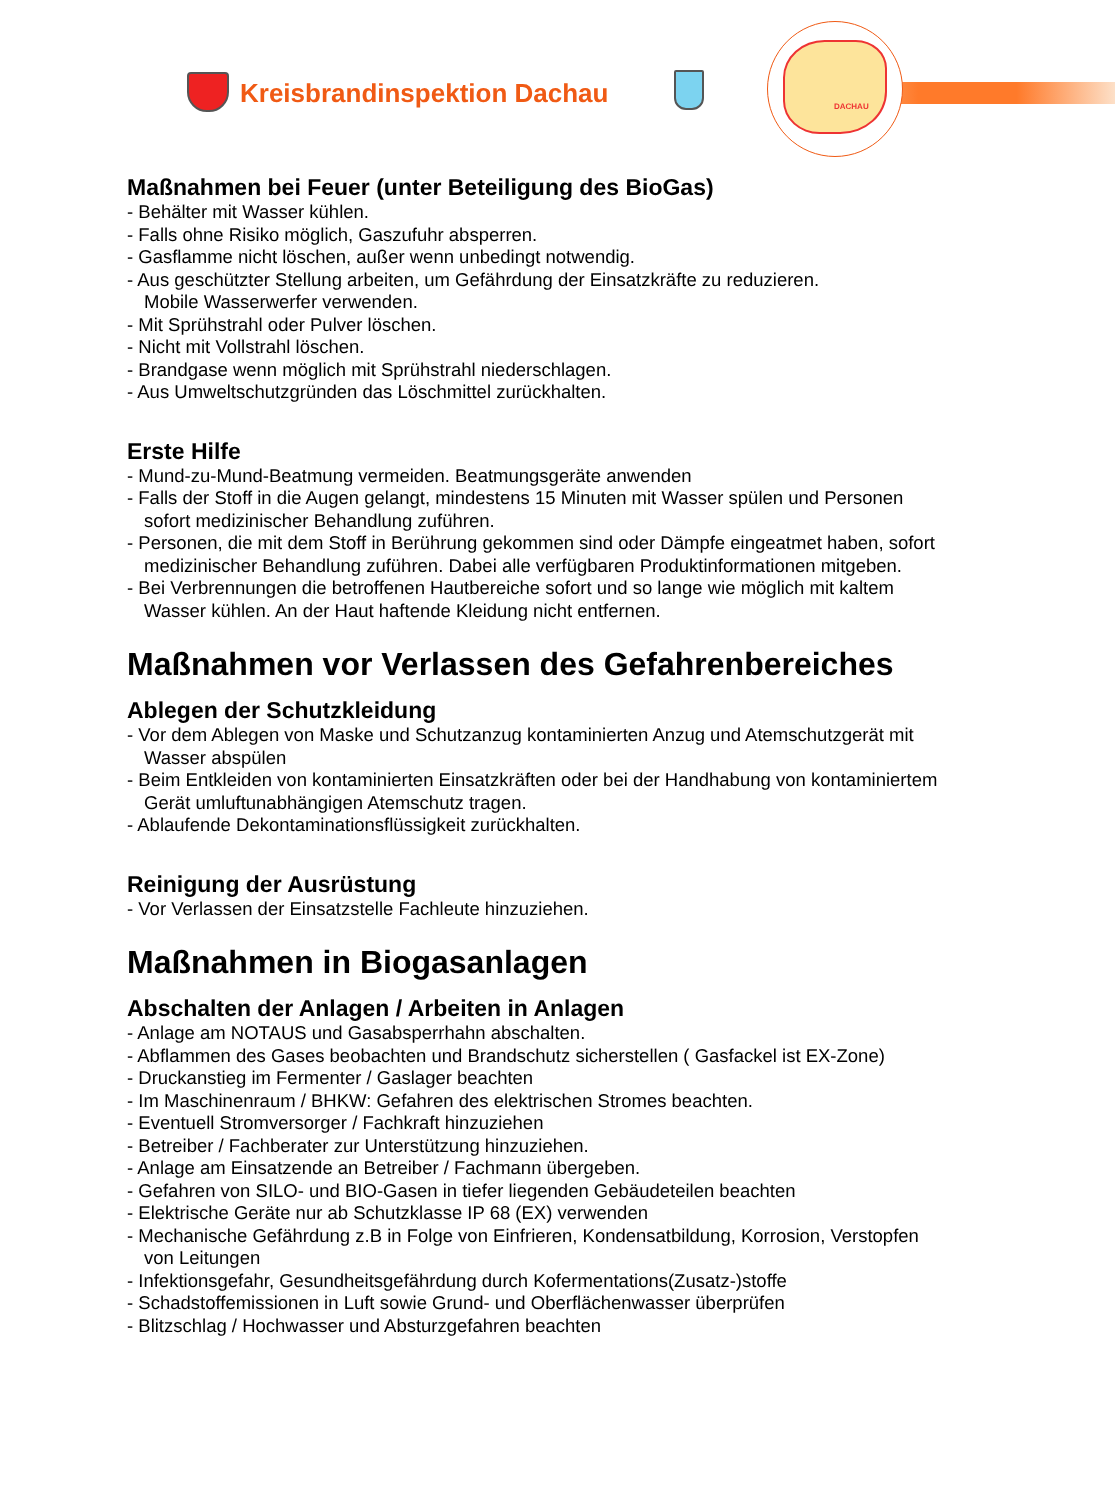Kreisbrandinspektion Dachau DACHAU
Maßnahmen bei Feuer (unter Beteiligung des BioGas)
- Behälter mit Wasser kühlen.
- Falls ohne Risiko möglich, Gaszufuhr absperren.
- Gasflamme nicht löschen, außer wenn unbedingt notwendig.
- Aus geschützter Stellung arbeiten, um Gefährdung der Einsatzkräfte zu reduzieren.
Mobile Wasserwerfer verwenden.
- Mit Sprühstrahl oder Pulver löschen.
- Nicht mit Vollstrahl löschen.
- Brandgase wenn möglich mit Sprühstrahl niederschlagen.
- Aus Umweltschutzgründen das Löschmittel zurückhalten.
Erste Hilfe
- Mund-zu-Mund-Beatmung vermeiden. Beatmungsgeräte anwenden
- Falls der Stoff in die Augen gelangt, mindestens 15 Minuten mit Wasser spülen und Personen
sofort medizinischer Behandlung zuführen.
- Personen, die mit dem Stoff in Berührung gekommen sind oder Dämpfe eingeatmet haben, sofort
medizinischer Behandlung zuführen. Dabei alle verfügbaren Produktinformationen mitgeben.
- Bei Verbrennungen die betroffenen Hautbereiche sofort und so lange wie möglich mit kaltem
Wasser kühlen. An der Haut haftende Kleidung nicht entfernen.
Maßnahmen vor Verlassen des Gefahrenbereiches
Ablegen der Schutzkleidung
- Vor dem Ablegen von Maske und Schutzanzug kontaminierten Anzug und Atemschutzgerät mit
Wasser abspülen
- Beim Entkleiden von kontaminierten Einsatzkräften oder bei der Handhabung von kontaminiertem
Gerät umluftunabhängigen Atemschutz tragen.
- Ablaufende Dekontaminationsflüssigkeit zurückhalten.
Reinigung der Ausrüstung
- Vor Verlassen der Einsatzstelle Fachleute hinzuziehen.
Maßnahmen in Biogasanlagen
Abschalten der Anlagen / Arbeiten in Anlagen
- Anlage am NOTAUS und Gasabsperrhahn abschalten.
- Abflammen des Gases beobachten und Brandschutz sicherstellen ( Gasfackel ist EX-Zone)
- Druckanstieg im Fermenter / Gaslager beachten
- Im Maschinenraum / BHKW: Gefahren des elektrischen Stromes beachten.
- Eventuell Stromversorger / Fachkraft hinzuziehen
- Betreiber / Fachberater zur Unterstützung hinzuziehen.
- Anlage am Einsatzende an Betreiber / Fachmann übergeben.
- Gefahren von SILO- und BIO-Gasen in tiefer liegenden Gebäudeteilen beachten
- Elektrische Geräte nur ab Schutzklasse IP 68 (EX) verwenden
- Mechanische Gefährdung z.B in Folge von Einfrieren, Kondensatbildung, Korrosion, Verstopfen
von Leitungen
- Infektionsgefahr, Gesundheitsgefährdung durch Kofermentations(Zusatz-)stoffe
- Schadstoffemissionen in Luft sowie Grund- und Oberflächenwasser überprüfen
- Blitzschlag / Hochwasser und Absturzgefahren beachten